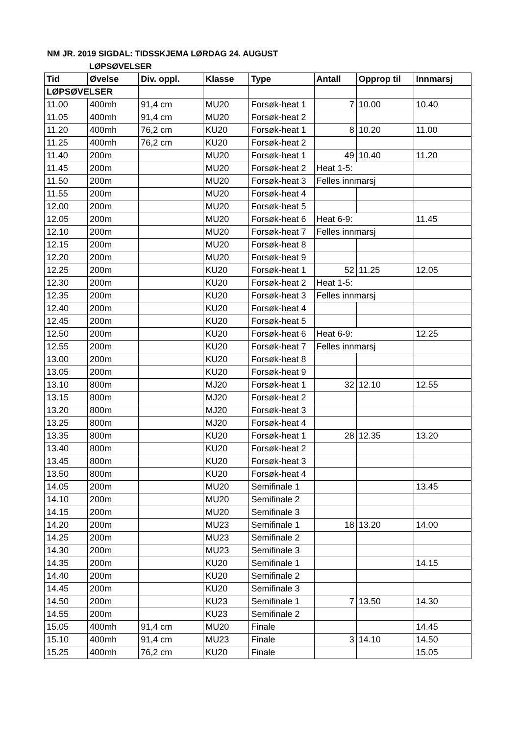NM JR. 2019 SIGDAL: TIDSSKJEMA LØRDAG 24. AUGUST
LØPSØVELSER
| Tid | Øvelse | Div. oppl. | Klasse | Type | Antall | Opprop til | Innmarsj |
| --- | --- | --- | --- | --- | --- | --- | --- |
| LØPSØVELSER | | | | | | | |
| 11.00 | 400mh | 91,4 cm | MU20 | Forsøk-heat 1 | 7 | 10.00 | 10.40 |
| 11.05 | 400mh | 91,4 cm | MU20 | Forsøk-heat 2 | | | |
| 11.20 | 400mh | 76,2 cm | KU20 | Forsøk-heat 1 | 8 | 10.20 | 11.00 |
| 11.25 | 400mh | 76,2 cm | KU20 | Forsøk-heat 2 | | | |
| 11.40 | 200m | | MU20 | Forsøk-heat 1 | 49 | 10.40 | 11.20 |
| 11.45 | 200m | | MU20 | Forsøk-heat 2 | Heat 1-5: | | |
| 11.50 | 200m | | MU20 | Forsøk-heat 3 | Felles innmarsj | | |
| 11.55 | 200m | | MU20 | Forsøk-heat 4 | | | |
| 12.00 | 200m | | MU20 | Forsøk-heat 5 | | | |
| 12.05 | 200m | | MU20 | Forsøk-heat 6 | Heat 6-9: | | 11.45 |
| 12.10 | 200m | | MU20 | Forsøk-heat 7 | Felles innmarsj | | |
| 12.15 | 200m | | MU20 | Forsøk-heat 8 | | | |
| 12.20 | 200m | | MU20 | Forsøk-heat 9 | | | |
| 12.25 | 200m | | KU20 | Forsøk-heat 1 | 52 | 11.25 | 12.05 |
| 12.30 | 200m | | KU20 | Forsøk-heat 2 | Heat 1-5: | | |
| 12.35 | 200m | | KU20 | Forsøk-heat 3 | Felles innmarsj | | |
| 12.40 | 200m | | KU20 | Forsøk-heat 4 | | | |
| 12.45 | 200m | | KU20 | Forsøk-heat 5 | | | |
| 12.50 | 200m | | KU20 | Forsøk-heat 6 | Heat 6-9: | | 12.25 |
| 12.55 | 200m | | KU20 | Forsøk-heat 7 | Felles innmarsj | | |
| 13.00 | 200m | | KU20 | Forsøk-heat 8 | | | |
| 13.05 | 200m | | KU20 | Forsøk-heat 9 | | | |
| 13.10 | 800m | | MJ20 | Forsøk-heat 1 | 32 | 12.10 | 12.55 |
| 13.15 | 800m | | MJ20 | Forsøk-heat 2 | | | |
| 13.20 | 800m | | MJ20 | Forsøk-heat 3 | | | |
| 13.25 | 800m | | MJ20 | Forsøk-heat 4 | | | |
| 13.35 | 800m | | KU20 | Forsøk-heat 1 | 28 | 12.35 | 13.20 |
| 13.40 | 800m | | KU20 | Forsøk-heat 2 | | | |
| 13.45 | 800m | | KU20 | Forsøk-heat 3 | | | |
| 13.50 | 800m | | KU20 | Forsøk-heat 4 | | | |
| 14.05 | 200m | | MU20 | Semifinale 1 | | | 13.45 |
| 14.10 | 200m | | MU20 | Semifinale 2 | | | |
| 14.15 | 200m | | MU20 | Semifinale 3 | | | |
| 14.20 | 200m | | MU23 | Semifinale 1 | 18 | 13.20 | 14.00 |
| 14.25 | 200m | | MU23 | Semifinale 2 | | | |
| 14.30 | 200m | | MU23 | Semifinale 3 | | | |
| 14.35 | 200m | | KU20 | Semifinale 1 | | | 14.15 |
| 14.40 | 200m | | KU20 | Semifinale 2 | | | |
| 14.45 | 200m | | KU20 | Semifinale 3 | | | |
| 14.50 | 200m | | KU23 | Semifinale 1 | 7 | 13.50 | 14.30 |
| 14.55 | 200m | | KU23 | Semifinale 2 | | | |
| 15.05 | 400mh | 91,4 cm | MU20 | Finale | | | 14.45 |
| 15.10 | 400mh | 91,4 cm | MU23 | Finale | 3 | 14.10 | 14.50 |
| 15.25 | 400mh | 76,2 cm | KU20 | Finale | | | 15.05 |